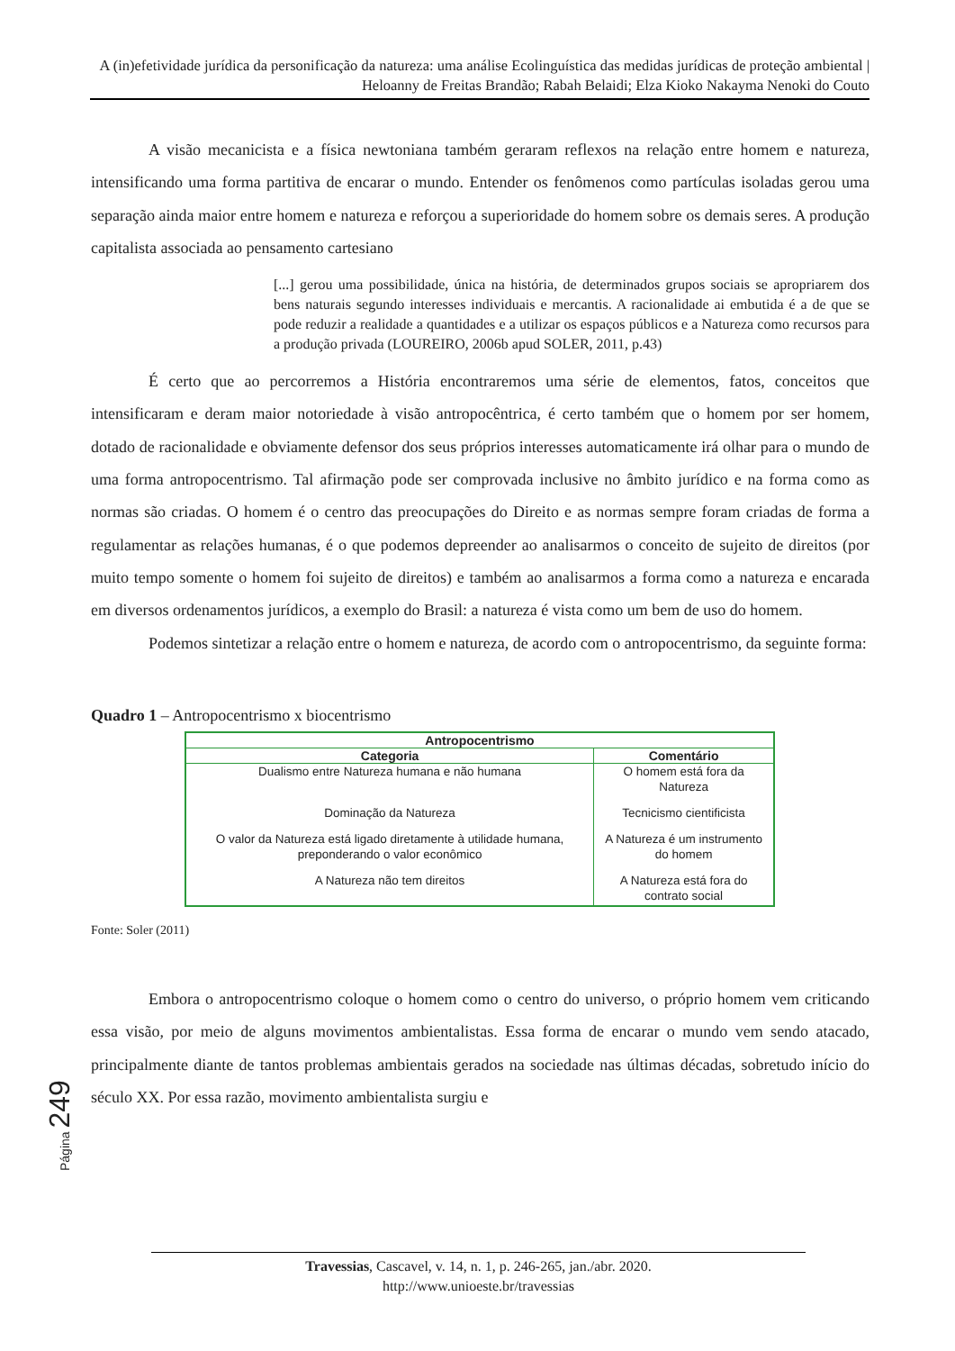A (in)efetividade jurídica da personificação da natureza: uma análise Ecolinguística das medidas jurídicas de proteção ambiental | Heloanny de Freitas Brandão; Rabah Belaidi; Elza Kioko Nakayma Nenoki do Couto
A visão mecanicista e a física newtoniana também geraram reflexos na relação entre homem e natureza, intensificando uma forma partitiva de encarar o mundo. Entender os fenômenos como partículas isoladas gerou uma separação ainda maior entre homem e natureza e reforçou a superioridade do homem sobre os demais seres. A produção capitalista associada ao pensamento cartesiano
[...] gerou uma possibilidade, única na história, de determinados grupos sociais se apropriarem dos bens naturais segundo interesses individuais e mercantis. A racionalidade ai embutida é a de que se pode reduzir a realidade a quantidades e a utilizar os espaços públicos e a Natureza como recursos para a produção privada (LOUREIRO, 2006b apud SOLER, 2011, p.43)
É certo que ao percorremos a História encontraremos uma série de elementos, fatos, conceitos que intensificaram e deram maior notoriedade à visão antropocêntrica, é certo também que o homem por ser homem, dotado de racionalidade e obviamente defensor dos seus próprios interesses automaticamente irá olhar para o mundo de uma forma antropocentrismo. Tal afirmação pode ser comprovada inclusive no âmbito jurídico e na forma como as normas são criadas. O homem é o centro das preocupações do Direito e as normas sempre foram criadas de forma a regulamentar as relações humanas, é o que podemos depreender ao analisarmos o conceito de sujeito de direitos (por muito tempo somente o homem foi sujeito de direitos) e também ao analisarmos a forma como a natureza e encarada em diversos ordenamentos jurídicos, a exemplo do Brasil: a natureza é vista como um bem de uso do homem.
Podemos sintetizar a relação entre o homem e natureza, de acordo com o antropocentrismo, da seguinte forma:
Quadro 1 – Antropocentrismo x biocentrismo
| Antropocentrismo | |
| --- | --- |
| Categoria | Comentário |
| Dualismo entre Natureza humana e não humana | O homem está fora da Natureza |
| Dominação da Natureza | Tecnicismo cientificista |
| O valor da Natureza está ligado diretamente à utilidade humana, preponderando o valor econômico | A Natureza é um instrumento do homem |
| A Natureza não tem direitos | A Natureza está fora do contrato social |
Fonte: Soler (2011)
Embora o antropocentrismo coloque o homem como o centro do universo, o próprio homem vem criticando essa visão, por meio de alguns movimentos ambientalistas. Essa forma de encarar o mundo vem sendo atacado, principalmente diante de tantos problemas ambientais gerados na sociedade nas últimas décadas, sobretudo início do século XX. Por essa razão, movimento ambientalista surgiu e
Página 249
Travessias, Cascavel, v. 14, n. 1, p. 246-265, jan./abr. 2020.
http://www.unioeste.br/travessias